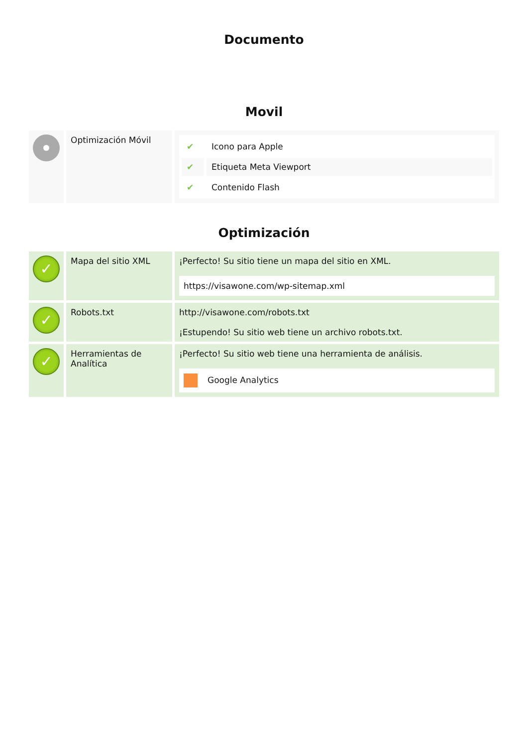Documento
Movil
| | Optimización Móvil | / ✔ / Icono para Apple / / ✔ / Etiqueta Meta Viewport / / ✔ / Contenido Flash / |
Optimización
| ✓ | Mapa del sitio XML | ¡Perfecto! Su sitio tiene un mapa del sitio en XML. https://visawone.com/wp-sitemap.xml |
| ✓ | Robots.txt | http://visawone.com/robots.txt ¡Estupendo! Su sitio web tiene un archivo robots.txt. |
| ✓ | Herramientas de Analítica | ¡Perfecto! Su sitio web tiene una herramienta de análisis. Google Analytics |